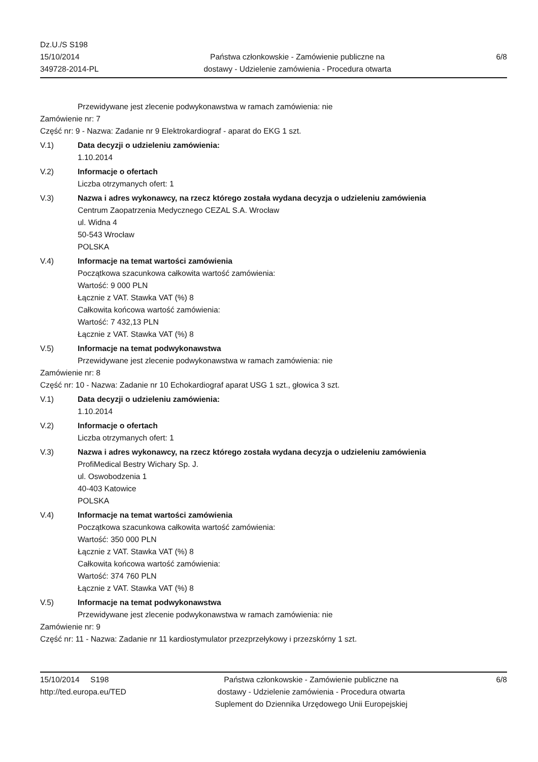Dz.U./S S198
15/10/2014
349728-2014-PL
Państwa członkowskie - Zamówienie publiczne na
dostawy - Udzielenie zamówienia - Procedura otwarta
6/8
Przewidywane jest zlecenie podwykonawstwa w ramach zamówienia: nie
Zamówienie nr: 7
Część nr: 9 - Nazwa: Zadanie nr 9 Elektrokardiograf - aparat do EKG 1 szt.
V.1) Data decyzji o udzieleniu zamówienia:
1.10.2014
V.2) Informacje o ofertach
Liczba otrzymanych ofert: 1
V.3) Nazwa i adres wykonawcy, na rzecz którego została wydana decyzja o udzieleniu zamówienia
Centrum Zaopatrzenia Medycznego CEZAL S.A. Wrocław
ul. Widna 4
50-543 Wrocław
POLSKA
V.4) Informacje na temat wartości zamówienia
Początkowa szacunkowa całkowita wartość zamówienia:
Wartość: 9 000 PLN
Łącznie z VAT. Stawka VAT (%) 8
Całkowita końcowa wartość zamówienia:
Wartość: 7 432,13 PLN
Łącznie z VAT. Stawka VAT (%) 8
V.5) Informacje na temat podwykonawstwa
Przewidywane jest zlecenie podwykonawstwa w ramach zamówienia: nie
Zamówienie nr: 8
Część nr: 10 - Nazwa: Zadanie nr 10 Echokardiograf aparat USG 1 szt., głowica 3 szt.
V.1) Data decyzji o udzieleniu zamówienia:
1.10.2014
V.2) Informacje o ofertach
Liczba otrzymanych ofert: 1
V.3) Nazwa i adres wykonawcy, na rzecz którego została wydana decyzja o udzieleniu zamówienia
ProfiMedical Bestry Wichary Sp. J.
ul. Oswobodzenia 1
40-403 Katowice
POLSKA
V.4) Informacje na temat wartości zamówienia
Początkowa szacunkowa całkowita wartość zamówienia:
Wartość: 350 000 PLN
Łącznie z VAT. Stawka VAT (%) 8
Całkowita końcowa wartość zamówienia:
Wartość: 374 760 PLN
Łącznie z VAT. Stawka VAT (%) 8
V.5) Informacje na temat podwykonawstwa
Przewidywane jest zlecenie podwykonawstwa w ramach zamówienia: nie
Zamówienie nr: 9
Część nr: 11 - Nazwa: Zadanie nr 11 kardiostymulator przezprzełykowy i przezskórny 1 szt.
15/10/2014 S198
http://ted.europa.eu/TED
Państwa członkowskie - Zamówienie publiczne na
dostawy - Udzielenie zamówienia - Procedura otwarta
Suplement do Dziennika Urzędowego Unii Europejskiej
6/8